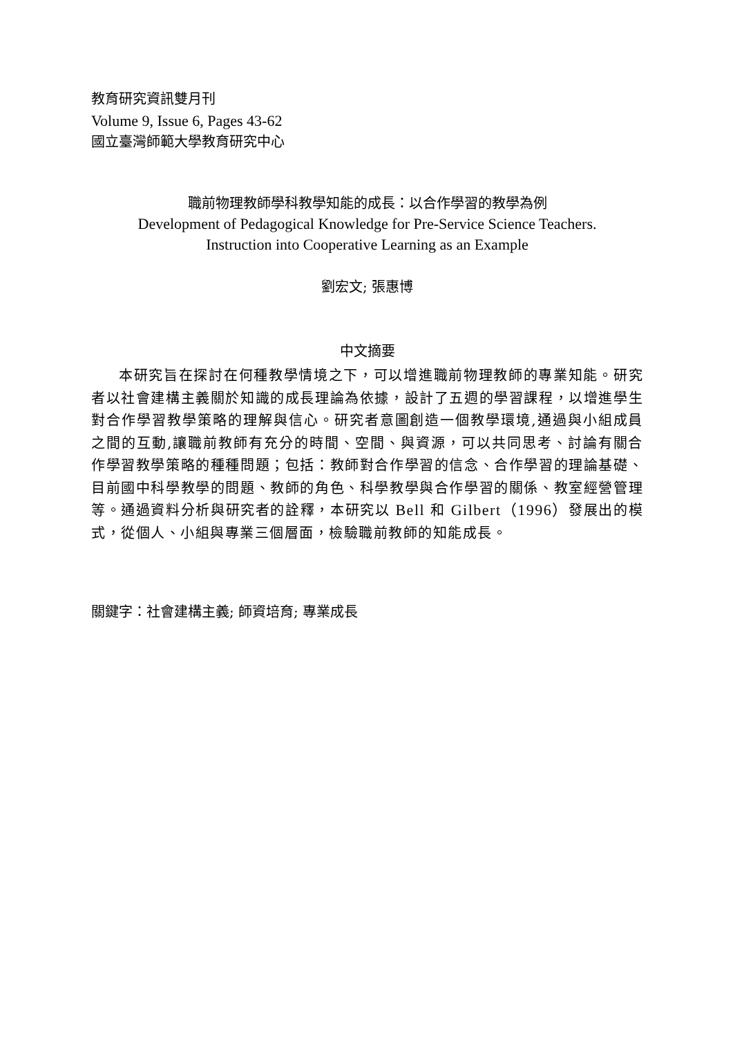教育研究資訊雙月刊
Volume 9, Issue 6, Pages 43-62
國立臺灣師範大學教育研究中心
職前物理教師學科教學知能的成長：以合作學習的教學為例
Development of Pedagogical Knowledge for Pre-Service Science Teachers.
Instruction into Cooperative Learning as an Example
劉宏文; 張惠博
中文摘要
本研究旨在探討在何種教學情境之下，可以增進職前物理教師的專業知能。研究者以社會建構主義關於知識的成長理論為依據，設計了五週的學習課程，以增進學生對合作學習教學策略的理解與信心。研究者意圖創造一個教學環境,通過與小組成員之間的互動,讓職前教師有充分的時間、空間、與資源，可以共同思考、討論有關合作學習教學策略的種種問題；包括：教師對合作學習的信念、合作學習的理論基礎、目前國中科學教學的問題、教師的角色、科學教學與合作學習的關係、教室經營管理等。通過資料分析與研究者的詮釋，本研究以 Bell 和 Gilbert（1996）發展出的模式，從個人、小組與專業三個層面，檢驗職前教師的知能成長。
關鍵字：社會建構主義; 師資培育; 專業成長